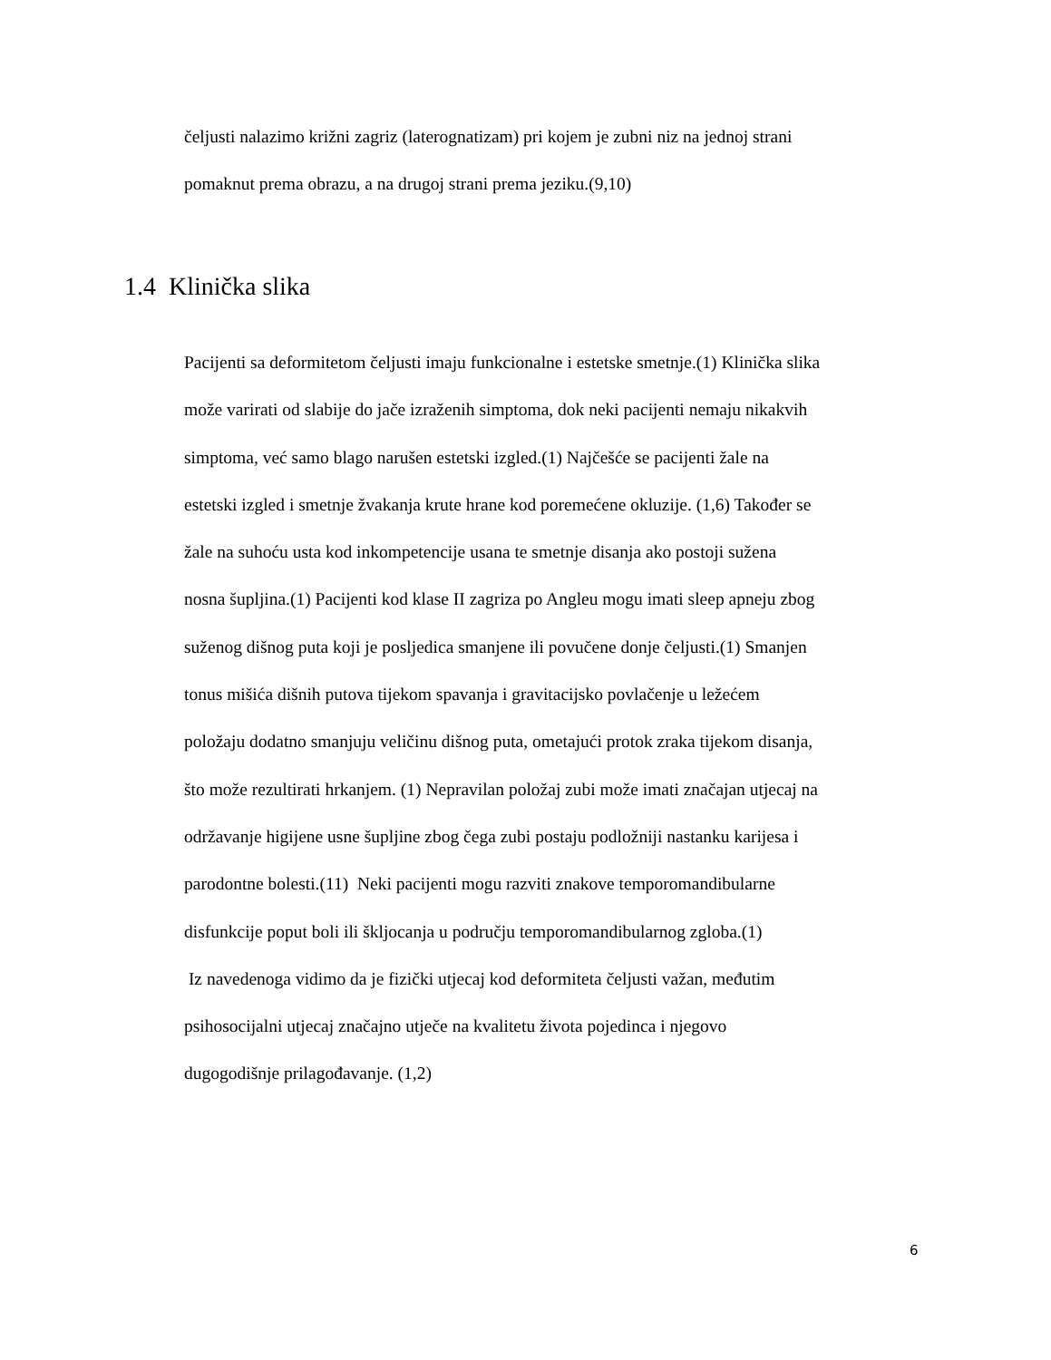čeljusti nalazimo križni zagriz (laterognatizam) pri kojem je zubni niz na jednoj strani
pomaknut prema obrazu, a na drugoj strani prema jeziku.(9,10)
1.4 Klinička slika
Pacijenti sa deformitetom čeljusti imaju funkcionalne i estetske smetnje.(1) Klinička slika
može varirati od slabije do jače izraženih simptoma, dok neki pacijenti nemaju nikakvih
simptoma, već samo blago narušen estetski izgled.(1) Najčešće se pacijenti žale na
estetski izgled i smetnje žvakanja krute hrane kod poremećene okluzije. (1,6) Također se
žale na suhoću usta kod inkompetencije usana te smetnje disanja ako postoji sužena
nosna šupljina.(1) Pacijenti kod klase II zagriza po Angleu mogu imati sleep apneju zbog
suženog dišnog puta koji je posljedica smanjene ili povučene donje čeljusti.(1) Smanjen
tonus mišića dišnih putova tijekom spavanja i gravitacijsko povlačenje u ležećem
položaju dodatno smanjuju veličinu dišnog puta, ometajući protok zraka tijekom disanja,
što može rezultirati hrkanjem. (1) Nepravilan položaj zubi može imati značajan utjecaj na
održavanje higijene usne šupljine zbog čega zubi postaju podložniji nastanku karijesa i
parodontne bolesti.(11) Neki pacijenti mogu razviti znakove temporomandibularne
disfunkcije poput boli ili škljocanja u području temporomandibularnog zgloba.(1)
Iz navedenoga vidimo da je fizički utjecaj kod deformiteta čeljusti važan, međutim
psihosocijalni utjecaj značajno utječe na kvalitetu života pojedinca i njegovo
dugogodišnje prilagođavanje. (1,2)
6